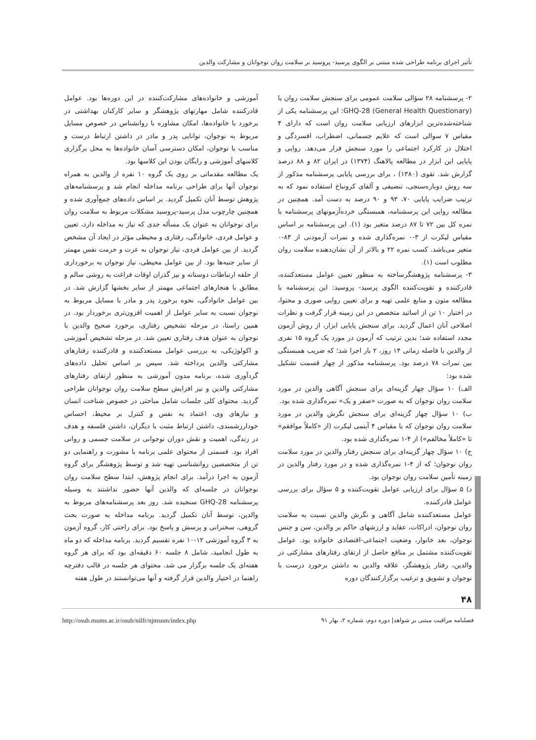تأثیر اجرای برنامه طراحی شده مبتنی بر الگوی پرسید- پروسید بر سلامت روان نوجوانان و مشارکت والدین
۲- پرسشنامه ۲۸ سؤالی سلامت عمومی برای سنجش سلامت روان یا GHQ-28 (General Health Questionary): این پرسشنامه یکی از شناخته‌شده‌ترین ابزارهای ارزیابی سلامت روان است که دارای ۴ مقیاس ۷ سوالی است که علایم جسمانی، اضطراب، افسردگی و اختلال در کارکرد اجتماعی را مورد سنجش قرار می‌دهد. روایی و پایایی این ابزار در مطالعه پالاهنگ (۱۳۷۴) در ایران ۸۲ و ۸۸ درصد گزارش شد. تقوی (۱۳۸۰) ، برای بررسی پایایی پرسشنامه مذکور از سه روش دوباره‌سنجی، تنصیفی و آلفای کرونباخ استفاده نمود که به ترتیب ضرایب پایایی ۷۰، ۹۳ و ۹۰ درصد به دست آمد. همچنین در مطالعه روایی این پرسشنامه، همبستگی خرده‌آزمونهای پرسشنامه با نمره کل بین ۷۲ تا ۸۷ درصد متغیر بود (۱). این پرسشنامه بر اساس مقیاس لیکرت از ۳-۰ نمره‌گذاری شده و نمرات آزمودنی از ۸۴-۰ متغیر می‌باشد. کسب نمره ۲۲ و بالاتر از آن نشان‌دهنده سلامت روان مطلوب است (۱).
۳- پرسشنامه پژوهشگرساخته به منظور تعیین عوامل مستعدکننده، قادرکننده و تقویت‌کننده الگوی پرسید- پروسید: این پرسشنامه با مطالعه متون و منابع علمی تهیه و برای تعیین روایی صوری و محتوا، در اختیار ۱۰ تن از اساتید متخصص در این زمینه قرار گرفت و نظرات اصلاحی آنان اعمال گردید. برای سنجش پایایی ابزار، از روش آزمون مجدد استفاده شد؛ بدین ترتیب که آزمون در مورد یک گروه ۱۵ نفری از والدین با فاصله زمانی ۱۴ روز، ۲ بار اجرا شد؛ که ضریب همبستگی بین نمرات ۷۸ درصد بود. پرسشنامه مذکور از چهار قسمت تشکیل شده بود:
الف) ۱۰ سؤال چهار گزینه‌ای برای سنجش آگاهی والدین در مورد سلامت روان نوجوان که به صورت «صفر و یک» نمره‌گذاری شده بود.
ب) ۱۰ سؤال چهار گزینه‌ای برای سنجش نگرش والدین در مورد سلامت روان نوجوان که با مقیاس ۴ آیتمی لیکرت (از «کاملاً موافقم» تا «کاملاً مخالفم») از ۴-۱ نمره‌گذاری شده بود.
ج) ۱۰ سؤال چهار گزینه‌ای برای سنجش رفتار والدین در مورد سلامت روان نوجوان؛ که از ۴-۱ نمره‌گذاری شده و در مورد رفتار والدین در زمینه تأمین سلامت روان نوجوان بود.
د) ۵ سؤال برای ارزیابی عوامل تقویت‌کننده و ۵ سؤال برای بررسی عوامل قادرکننده.
عوامل مستعدکننده شامل آگاهی و نگرش والدین نسبت به سلامت روان نوجوان، ادراکات، عقاید و ارزشهای حاکم بر والدین، سن و جنس نوجوان، بعد خانوار، وضعیت اجتماعی-اقتصادی خانواده بود. عوامل تقویت‌کننده مشتمل بر منافع حاصل از ارتقای رفتارهای مشارکتی در والدین، رفتار پژوهشگر، علاقه والدین به داشتن برخورد درست با نوجوان و تشویق و ترغیب برگزارکنندگان دوره
آموزشی و خانواده‌های مشارکت‌کننده در این دوره‌ها بود. عوامل قادرکننده شامل مهارتهای پژوهشگر و سایر کارکنان بهداشتی در برخورد با خانواده‌ها، امکان مشاوره با روانشناس در خصوص مسایل مربوط به نوجوان، توانایی پدر و مادر در داشتن ارتباط درست و مناسب با نوجوان، امکان دسترسی آسان خانواده‌ها به محل برگزاری کلاسهای آموزشی و رایگان بودن این کلاسها بود.
یک مطالعه مقدماتی بر روی یک گروه ۱۰ نفره از والدین به همراه نوجوان آنها برای طراحی برنامه مداخله انجام شد و پرسشنامه‌های پژوهش توسط آنان تکمیل گردید. بر اساس داده‌های جمع‌آوری شده و همچنین چارچوب مدل پرسید-پروسید مشکلات مربوط به سلامت روان برای نوجوانان به عنوان یک مسأله جدی که نیاز به مداخله دارد، تعیین و عوامل فردی، خانوادگی، رفتاری و محیطی مؤثر در ایجاد آن مشخص گردید. از بین عوامل فردی، نیاز نوجوان به عزت و حرمت نفس مهمتر از سایر جنبه‌ها بود. از بین عوامل محیطی، نیاز نوجوان به برخورداری از حلقه ارتباطات دوستانه و نیز گذران اوقات فراغت به روشی سالم و مطابق با هنجارهای اجتماعی مهمتر از سایر بخشها گزارش شد. در بین عوامل خانوادگی، نحوه برخورد پدر و مادر با مسایل مربوط به نوجوان نسبت به سایر عوامل از اهمیت افزون‌تری برخوردار بود. در همین راستا، در مرحله تشخیص رفتاری، برخورد صحیح والدین با نوجوان به عنوان هدف رفتاری تعیین شد. در مرحله تشخیص آموزشی و اکولوژیکی، به بررسی عوامل مستعدکننده و قادرکننده رفتارهای مشارکتی والدین پرداخته شد. سپس بر اساس تحلیل داده‌های گردآوری شده، برنامه مدون آموزشی به منظور ارتقای رفتارهای مشارکتی والدین و نیز افزایش سطح سلامت روان نوجوانان طراحی گردید. محتوای کلی جلسات شامل مباحثی در خصوص شناخت انسان و نیازهای وی، اعتماد به نفس و کنترل بر محیط، احساس خودارزشمندی، داشتن ارتباط مثبت با دیگران، داشتن فلسفه و هدف در زندگی، اهمیت و نقش دوران نوجوانی در سلامت جسمی و روانی افراد بود. قسمتی از محتوای علمی برنامه با مشورت و راهنمایی دو تن از متخصصین روانشناسی تهیه شد و توسط پژوهشگر برای گروه آزمون به اجرا درآمد. برای انجام پژوهش، ابتدا سطح سلامت روان نوجوانان در جلسه‌ای که والدین آنها حضور نداشتند به وسیله پرسشنامه GHQ-28 سنجیده شد. روز بعد پرسشنامه‌های مربوط به والدین، توسط آنان تکمیل گردید. برنامه مداخله به صورت بحث گروهی، سخنرانی و پرسش و پاسخ بود. برای راحتی کار، گروه آزمون به ۳ گروه آموزشی ۱۲-۱۰ نفره تقسیم گردید. برنامه مداخله که دو ماه به طول انجامید، شامل ۸ جلسه ۶۰ دقیقه‌ای بود که برای هر گروه هفته‌ای یک جلسه برگزار می شد. محتوای هر جلسه در قالب دفترچه راهنما در اختیار والدین قرار گرفته و آنها می‌توانستند در طول هفته
۴۸
http://osub.mums.ac.ir/osub/nilfr/njmsnm/index.php فصلنامه مراقبت مبتنی بر شواهد| دوره دوم، شماره ۲، بهار ۹۱